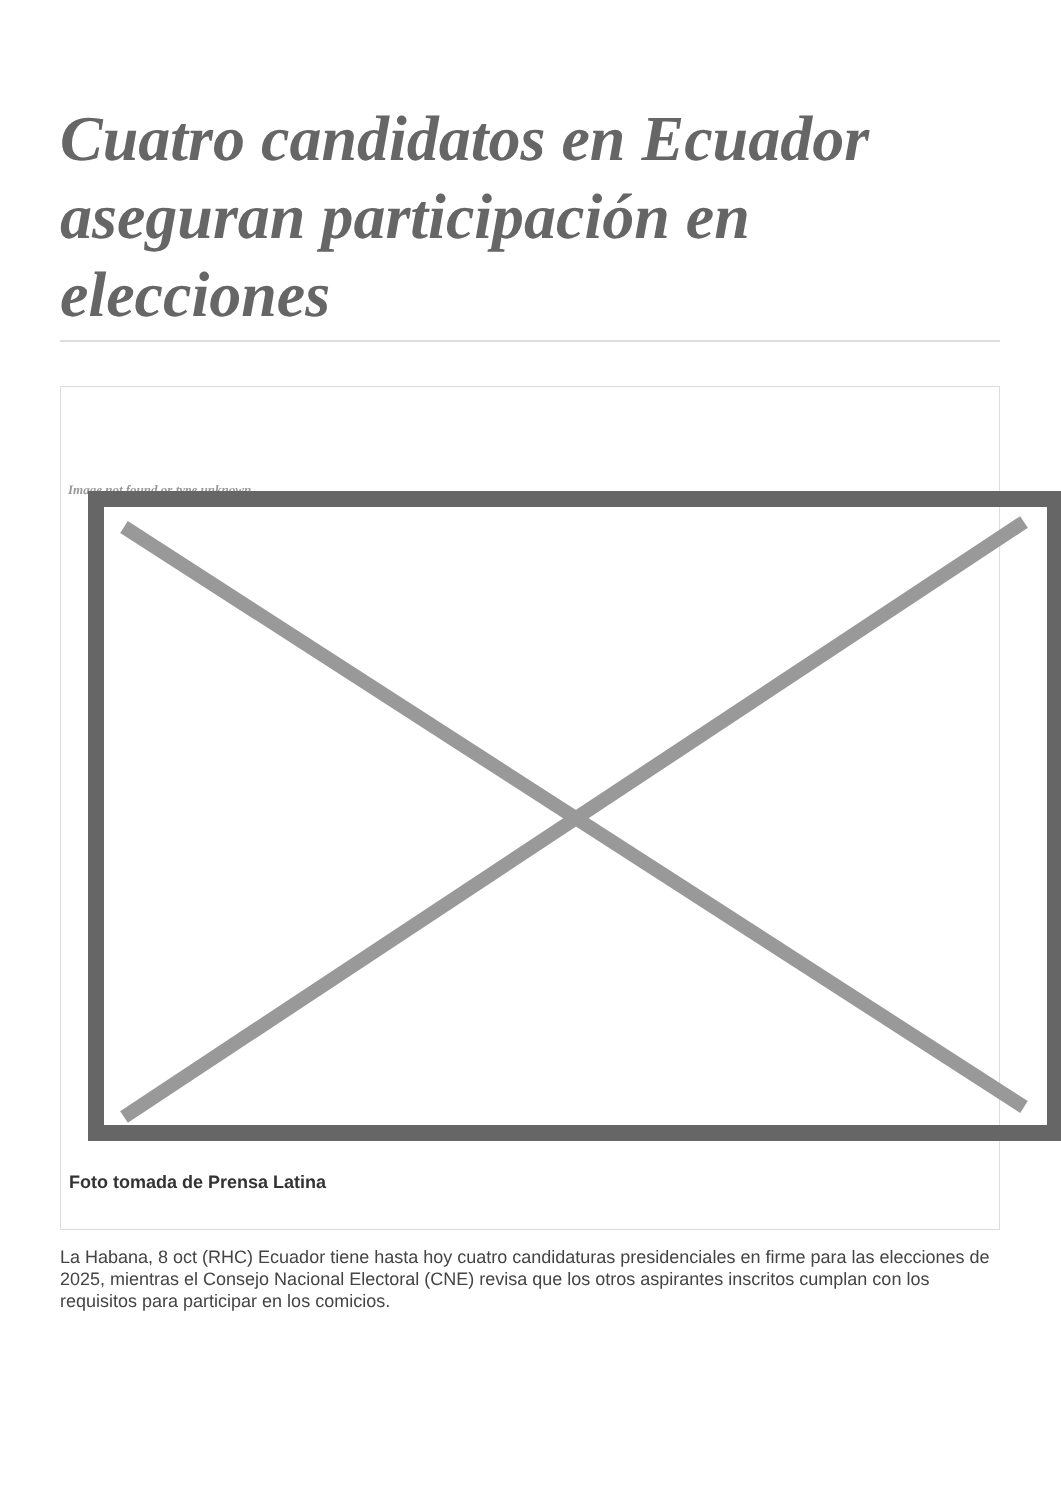Cuatro candidatos en Ecuador aseguran participación en elecciones
Image not found or type unknown
Foto tomada de Prensa Latina
La Habana, 8 oct (RHC) Ecuador tiene hasta hoy cuatro candidaturas presidenciales en firme para las elecciones de 2025, mientras el Consejo Nacional Electoral (CNE) revisa que los otros aspirantes inscritos cumplan con los requisitos para participar en los comicios.